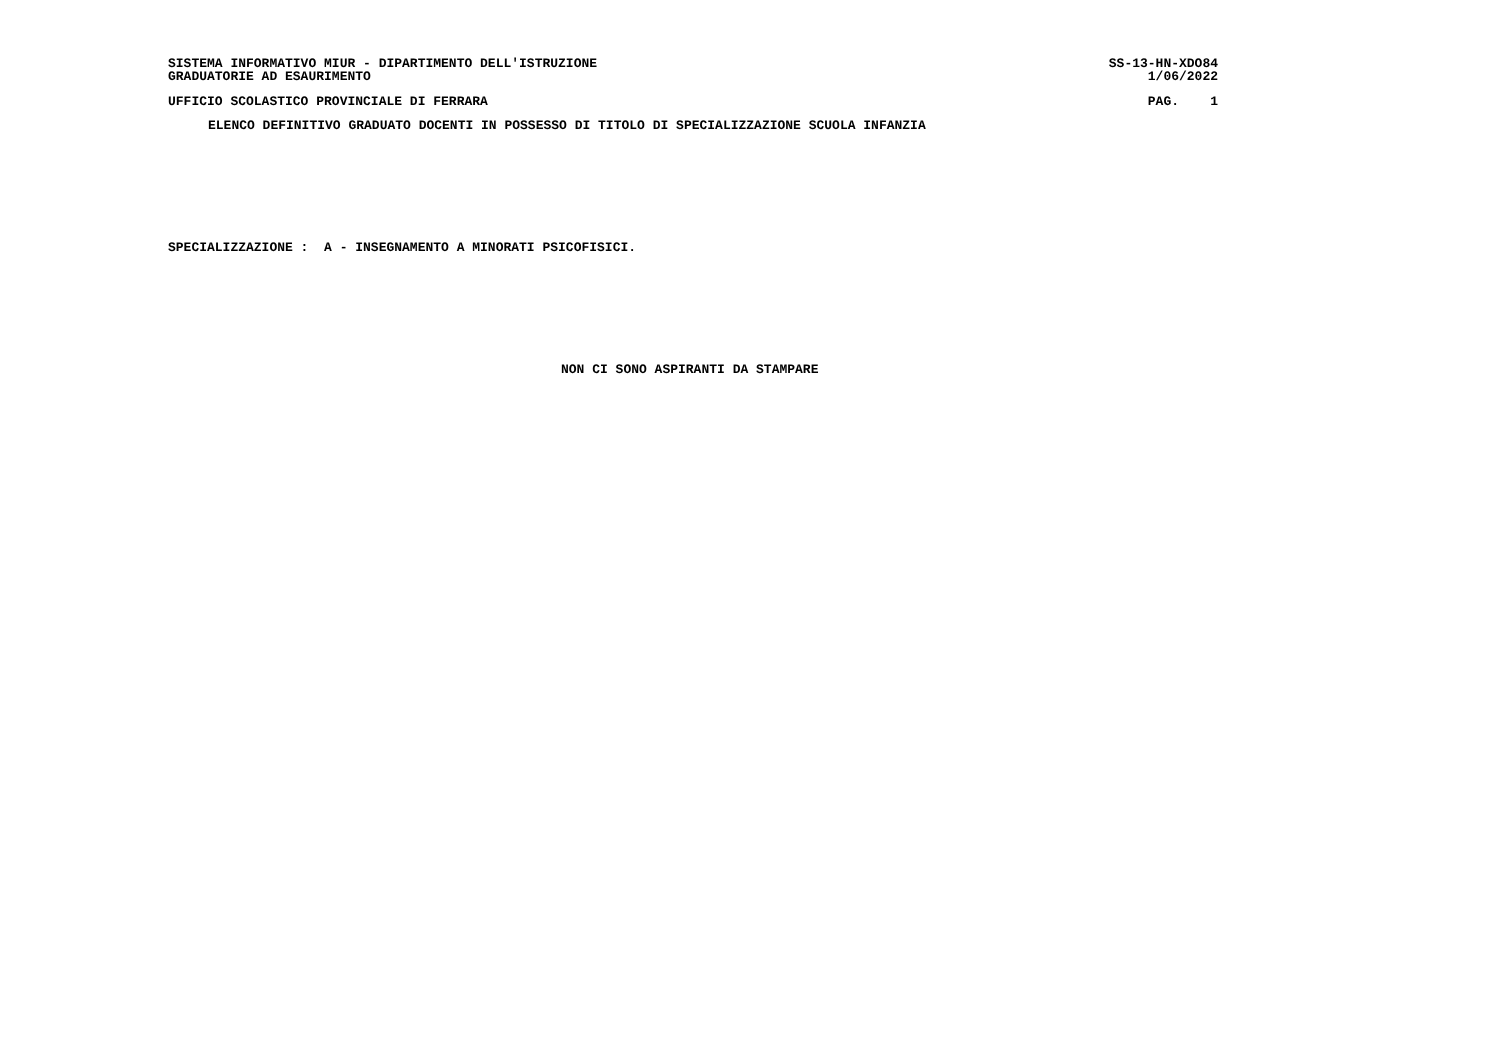SISTEMA INFORMATIVO MIUR - DIPARTIMENTO DELL'ISTRUZIONE SS-13-HN-XDO84
GRADUATORIE AD ESAURIMENTO 1/06/2022
UFFICIO SCOLASTICO PROVINCIALE DI FERRARA PAG. 1
ELENCO DEFINITIVO GRADUATO DOCENTI IN POSSESSO DI TITOLO DI SPECIALIZZAZIONE SCUOLA INFANZIA
SPECIALIZZAZIONE : A - INSEGNAMENTO A MINORATI PSICOFISICI.
NON CI SONO ASPIRANTI DA STAMPARE